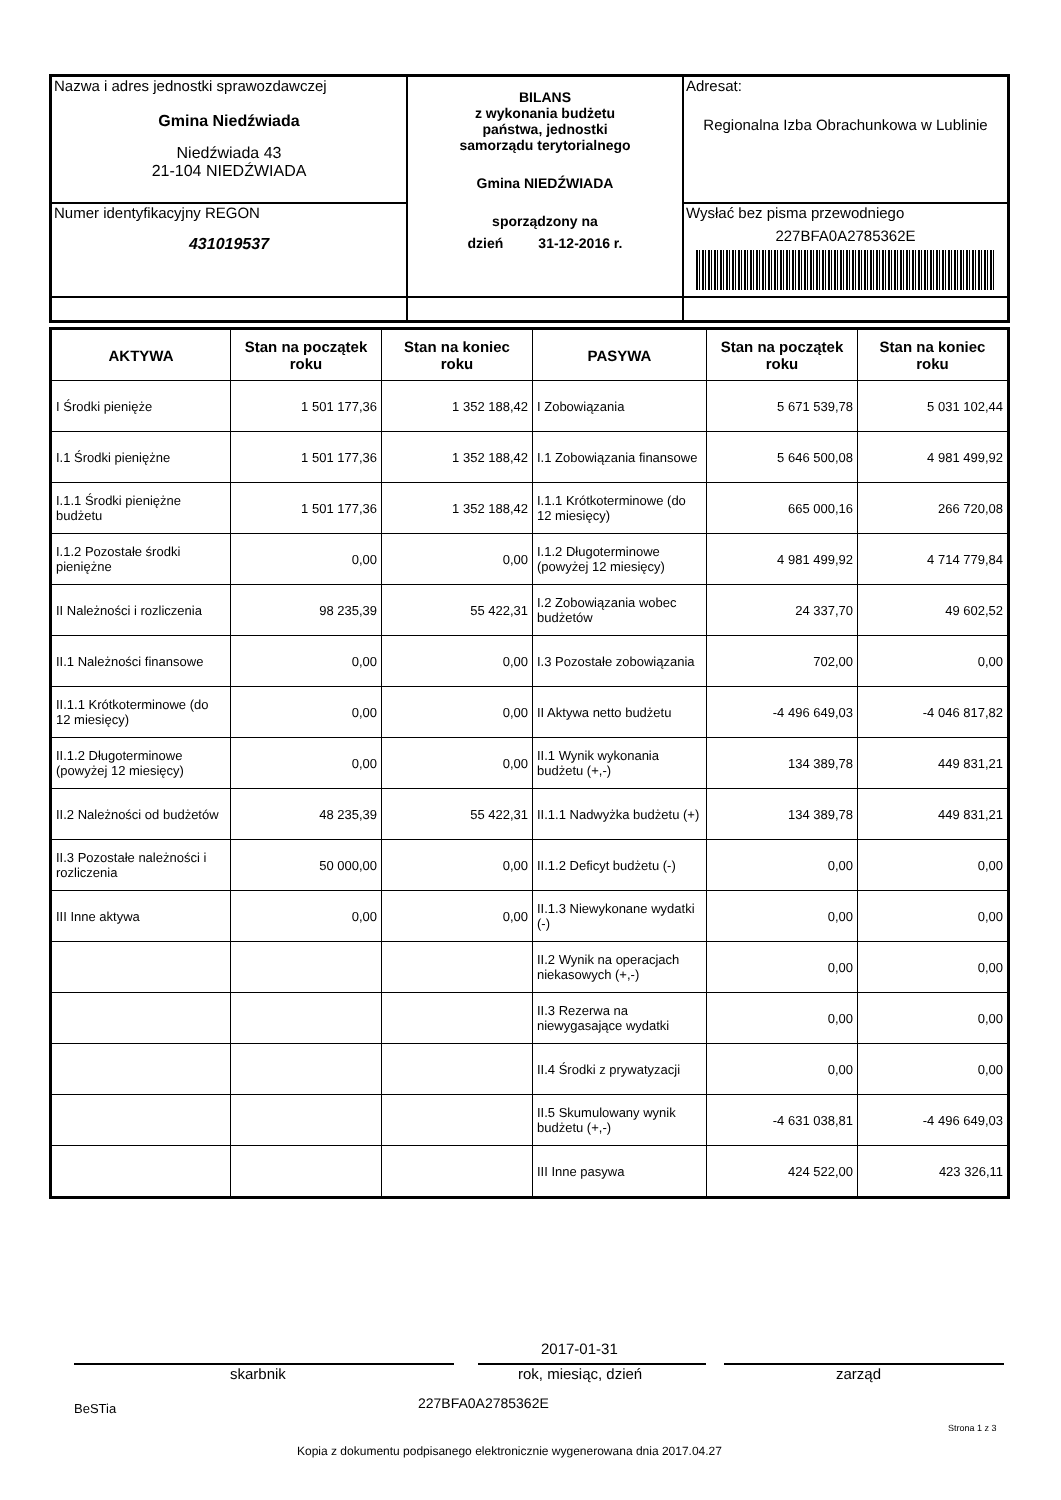| Nazwa i adres jednostki sprawozdawczej Gmina Niedźwiada Niedźwiada 43 21-104 NIEDŹWIADA | BILANS z wykonania budżetu państwa, jednostki samorządu terytorialnego Gmina NIEDŹWIADA sporządzony na dzień 31-12-2016 r. | Adresat: Regionalna Izba Obrachunkowa w Lublinie |
| Numer identyfikacyjny REGON 431019537 | | Wysłać bez pisma przewodniego 227BFA0A2785362E |
| AKTYWA | Stan na początek roku | Stan na koniec roku | PASYWA | Stan na początek roku | Stan na koniec roku |
| --- | --- | --- | --- | --- | --- |
| I Środki pienięże | 1 501 177,36 | 1 352 188,42 | I Zobowiązania | 5 671 539,78 | 5 031 102,44 |
| I.1 Środki pieniężne | 1 501 177,36 | 1 352 188,42 | I.1 Zobowiązania finansowe | 5 646 500,08 | 4 981 499,92 |
| I.1.1 Środki pieniężne budżetu | 1 501 177,36 | 1 352 188,42 | I.1.1 Krótkoterminowe (do 12 miesięcy) | 665 000,16 | 266 720,08 |
| I.1.2 Pozostałe środki pieniężne | 0,00 | 0,00 | I.1.2 Długoterminowe (powyżej 12 miesięcy) | 4 981 499,92 | 4 714 779,84 |
| II Należności i rozliczenia | 98 235,39 | 55 422,31 | I.2 Zobowiązania wobec budżetów | 24 337,70 | 49 602,52 |
| II.1 Należności finansowe | 0,00 | 0,00 | I.3 Pozostałe zobowiązania | 702,00 | 0,00 |
| II.1.1 Krótkoterminowe (do 12 miesięcy) | 0,00 | 0,00 | II Aktywa netto budżetu | -4 496 649,03 | -4 046 817,82 |
| II.1.2 Długoterminowe (powyżej 12 miesięcy) | 0,00 | 0,00 | II.1 Wynik wykonania budżetu (+,-) | 134 389,78 | 449 831,21 |
| II.2 Należności od budżetów | 48 235,39 | 55 422,31 | II.1.1 Nadwyżka budżetu (+) | 134 389,78 | 449 831,21 |
| II.3 Pozostałe należności i rozliczenia | 50 000,00 | 0,00 | II.1.2 Deficyt budżetu (-) | 0,00 | 0,00 |
| III Inne aktywa | 0,00 | 0,00 | II.1.3 Niewykonane wydatki (-) | 0,00 | 0,00 |
| | | | II.2 Wynik na operacjach niekasowych (+,-) | 0,00 | 0,00 |
| | | | II.3 Rezerwa na niewygasające wydatki | 0,00 | 0,00 |
| | | | II.4 Środki z prywatyzacji | 0,00 | 0,00 |
| | | | II.5 Skumulowany wynik budżetu (+,-) | -4 631 038,81 | -4 496 649,03 |
| | | | III Inne pasywa | 424 522,00 | 423 326,11 |
2017-01-31
skarbnik rok, miesiąc, dzień zarząd
BeSTia 227BFA0A2785362E
Strona 1 z 3
Kopia z dokumentu podpisanego elektronicznie wygenerowana dnia 2017.04.27